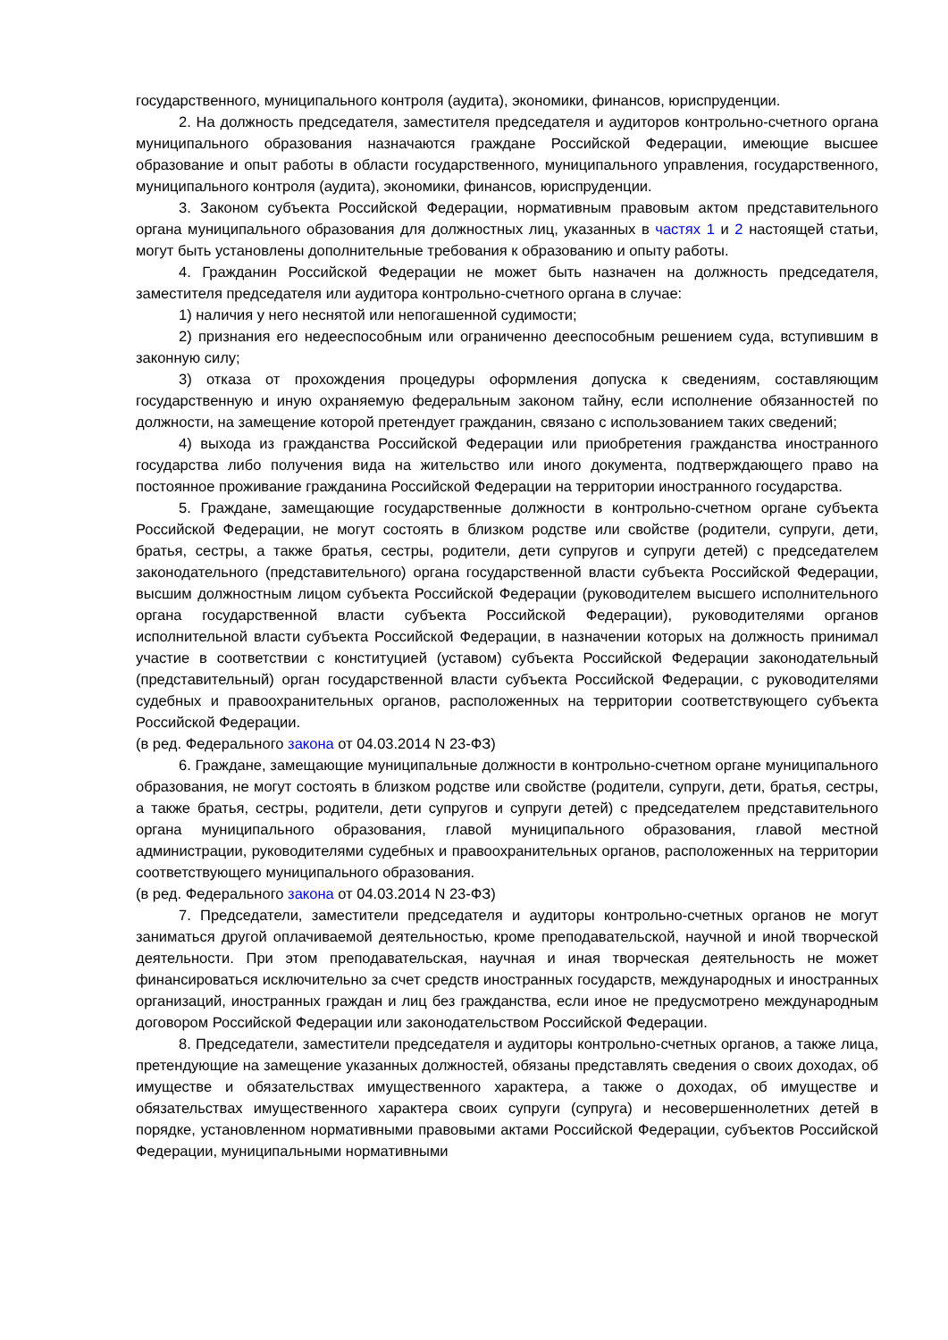государственного, муниципального контроля (аудита), экономики, финансов, юриспруденции.
2. На должность председателя, заместителя председателя и аудиторов контрольно-счетного органа муниципального образования назначаются граждане Российской Федерации, имеющие высшее образование и опыт работы в области государственного, муниципального управления, государственного, муниципального контроля (аудита), экономики, финансов, юриспруденции.
3. Законом субъекта Российской Федерации, нормативным правовым актом представительного органа муниципального образования для должностных лиц, указанных в частях 1 и 2 настоящей статьи, могут быть установлены дополнительные требования к образованию и опыту работы.
4. Гражданин Российской Федерации не может быть назначен на должность председателя, заместителя председателя или аудитора контрольно-счетного органа в случае:
1) наличия у него неснятой или непогашенной судимости;
2) признания его недееспособным или ограниченно дееспособным решением суда, вступившим в законную силу;
3) отказа от прохождения процедуры оформления допуска к сведениям, составляющим государственную и иную охраняемую федеральным законом тайну, если исполнение обязанностей по должности, на замещение которой претендует гражданин, связано с использованием таких сведений;
4) выхода из гражданства Российской Федерации или приобретения гражданства иностранного государства либо получения вида на жительство или иного документа, подтверждающего право на постоянное проживание гражданина Российской Федерации на территории иностранного государства.
5. Граждане, замещающие государственные должности в контрольно-счетном органе субъекта Российской Федерации, не могут состоять в близком родстве или свойстве (родители, супруги, дети, братья, сестры, а также братья, сестры, родители, дети супругов и супруги детей) с председателем законодательного (представительного) органа государственной власти субъекта Российской Федерации, высшим должностным лицом субъекта Российской Федерации (руководителем высшего исполнительного органа государственной власти субъекта Российской Федерации), руководителями органов исполнительной власти субъекта Российской Федерации, в назначении которых на должность принимал участие в соответствии с конституцией (уставом) субъекта Российской Федерации законодательный (представительный) орган государственной власти субъекта Российской Федерации, с руководителями судебных и правоохранительных органов, расположенных на территории соответствующего субъекта Российской Федерации.
(в ред. Федерального закона от 04.03.2014 N 23-ФЗ)
6. Граждане, замещающие муниципальные должности в контрольно-счетном органе муниципального образования, не могут состоять в близком родстве или свойстве (родители, супруги, дети, братья, сестры, а также братья, сестры, родители, дети супругов и супруги детей) с председателем представительного органа муниципального образования, главой муниципального образования, главой местной администрации, руководителями судебных и правоохранительных органов, расположенных на территории соответствующего муниципального образования.
(в ред. Федерального закона от 04.03.2014 N 23-ФЗ)
7. Председатели, заместители председателя и аудиторы контрольно-счетных органов не могут заниматься другой оплачиваемой деятельностью, кроме преподавательской, научной и иной творческой деятельности. При этом преподавательская, научная и иная творческая деятельность не может финансироваться исключительно за счет средств иностранных государств, международных и иностранных организаций, иностранных граждан и лиц без гражданства, если иное не предусмотрено международным договором Российской Федерации или законодательством Российской Федерации.
8. Председатели, заместители председателя и аудиторы контрольно-счетных органов, а также лица, претендующие на замещение указанных должностей, обязаны представлять сведения о своих доходах, об имуществе и обязательствах имущественного характера, а также о доходах, об имуществе и обязательствах имущественного характера своих супруги (супруга) и несовершеннолетних детей в порядке, установленном нормативными правовыми актами Российской Федерации, субъектов Российской Федерации, муниципальными нормативными